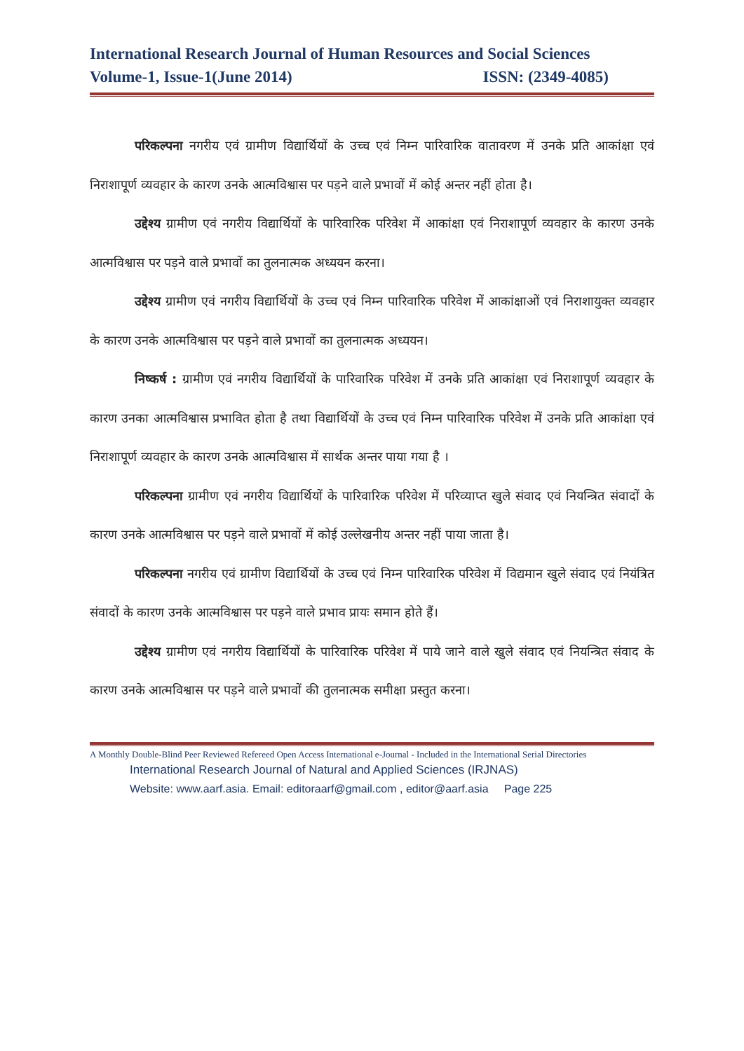International Research Journal of Human Resources and Social Sciences
Volume-1, Issue-1(June 2014) ISSN: (2349-4085)
परिकल्पना नगरीय एवं ग्रामीण विद्यार्थियों के उच्च एवं निम्न पारिवारिक वातावरण में उनके प्रति आकांक्षा एवं निराशापूर्ण व्यवहार के कारण उनके आत्मविश्वास पर पड़ने वाले प्रभावों में कोई अन्तर नहीं होता है।
उद्देश्य ग्रामीण एवं नगरीय विद्यार्थियों के पारिवारिक परिवेश में आकांक्षा एवं निराशापूर्ण व्यवहार के कारण उनके आत्मविश्वास पर पड़ने वाले प्रभावों का तुलनात्मक अध्ययन करना।
उद्देश्य ग्रामीण एवं नगरीय विद्यार्थियों के उच्च एवं निम्न पारिवारिक परिवेश में आकांक्षाओं एवं निराशायुक्त व्यवहार के कारण उनके आत्मविश्वास पर पड़ने वाले प्रभावों का तुलनात्मक अध्ययन।
निष्कर्ष : ग्रामीण एवं नगरीय विद्यार्थियों के पारिवारिक परिवेश में उनके प्रति आकांक्षा एवं निराशापूर्ण व्यवहार के कारण उनका आत्मविश्वास प्रभावित होता है तथा विद्यार्थियों के उच्च एवं निम्न पारिवारिक परिवेश में उनके प्रति आकांक्षा एवं निराशापूर्ण व्यवहार के कारण उनके आत्मविश्वास में सार्थक अन्तर पाया गया है ।
परिकल्पना ग्रामीण एवं नगरीय विद्यार्थियों के पारिवारिक परिवेश में परिव्याप्त खुले संवाद एवं नियन्त्रित संवादों के कारण उनके आत्मविश्वास पर पड़ने वाले प्रभावों में कोई उल्लेखनीय अन्तर नहीं पाया जाता है।
परिकल्पना नगरीय एवं ग्रामीण विद्यार्थियों के उच्च एवं निम्न पारिवारिक परिवेश में विद्यमान खुले संवाद एवं नियंत्रित संवादों के कारण उनके आत्मविश्वास पर पड़ने वाले प्रभाव प्रायः समान होते हैं।
उद्देश्य ग्रामीण एवं नगरीय विद्यार्थियों के पारिवारिक परिवेश में पाये जाने वाले खुले संवाद एवं नियन्त्रित संवाद के कारण उनके आत्मविश्वास पर पड़ने वाले प्रभावों की तुलनात्मक समीक्षा प्रस्तुत करना।
A Monthly Double-Blind Peer Reviewed Refereed Open Access International e-Journal - Included in the International Serial Directories
International Research Journal of Natural and Applied Sciences (IRJNAS)
Website: www.aarf.asia. Email: editoraarf@gmail.com , editor@aarf.asia Page 225